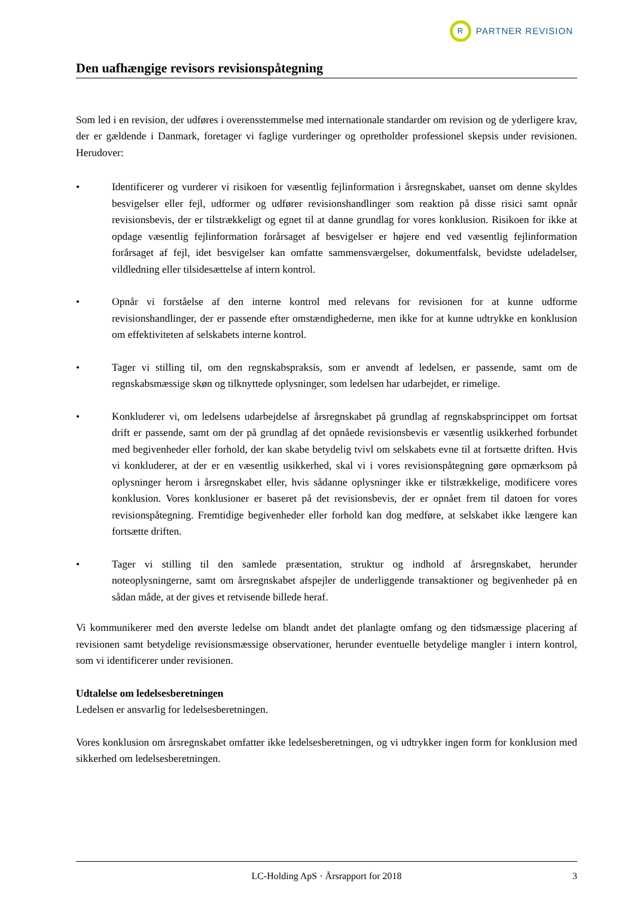R
PARTNER REVISION
Den uafhængige revisors revisionspåtegning
Som led i en revision, der udføres i overensstemmelse med internationale standarder om revision og de yderligere krav, der er gældende i Danmark, foretager vi faglige vurderinger og opretholder professionel skepsis under revisionen. Herudover:
• Identificerer og vurderer vi risikoen for væsentlig fejlinformation i årsregnskabet, uanset om denne skyldes besvigelser eller fejl, udformer og udfører revisionshandlinger som reaktion på disse risici samt opnår revisionsbevis, der er tilstrækkeligt og egnet til at danne grundlag for vores konklusion. Risikoen for ikke at opdage væsentlig fejlinformation forårsaget af besvigelser er højere end ved væsentlig fejlinformation forårsaget af fejl, idet besvigelser kan omfatte sammensværgelser, dokumentfalsk, bevidste udeladelser, vildledning eller tilsidesættelse af intern kontrol.
• Opnår vi forståelse af den interne kontrol med relevans for revisionen for at kunne udforme revisionshandlinger, der er passende efter omstændighederne, men ikke for at kunne udtrykke en konklusion om effektiviteten af selskabets interne kontrol.
• Tager vi stilling til, om den regnskabspraksis, som er anvendt af ledelsen, er passende, samt om de regnskabsmæssige skøn og tilknyttede oplysninger, som ledelsen har udarbejdet, er rimelige.
• Konkluderer vi, om ledelsens udarbejdelse af årsregnskabet på grundlag af regnskabsprincippet om fortsat drift er passende, samt om der på grundlag af det opnåede revisionsbevis er væsentlig usikkerhed forbundet med begivenheder eller forhold, der kan skabe betydelig tvivl om selskabets evne til at fortsætte driften. Hvis vi konkluderer, at der er en væsentlig usikkerhed, skal vi i vores revisionspåtegning gøre opmærksom på oplysninger herom i årsregnskabet eller, hvis sådanne oplysninger ikke er tilstrækkelige, modificere vores konklusion. Vores konklusioner er baseret på det revisionsbevis, der er opnået frem til datoen for vores revisionspåtegning. Fremtidige begivenheder eller forhold kan dog medføre, at selskabet ikke længere kan fortsætte driften.
• Tager vi stilling til den samlede præsentation, struktur og indhold af årsregnskabet, herunder noteoplysningerne, samt om årsregnskabet afspejler de underliggende transaktioner og begivenheder på en sådan måde, at der gives et retvisende billede heraf.
Vi kommunikerer med den øverste ledelse om blandt andet det planlagte omfang og den tidsmæssige placering af revisionen samt betydelige revisionsmæssige observationer, herunder eventuelle betydelige mangler i intern kontrol, som vi identificerer under revisionen.
Udtalelse om ledelsesberetningen
Ledelsen er ansvarlig for ledelsesberetningen.
Vores konklusion om årsregnskabet omfatter ikke ledelsesberetningen, og vi udtrykker ingen form for konklusion med sikkerhed om ledelsesberetningen.
LC-Holding ApS · Årsrapport for 2018 3